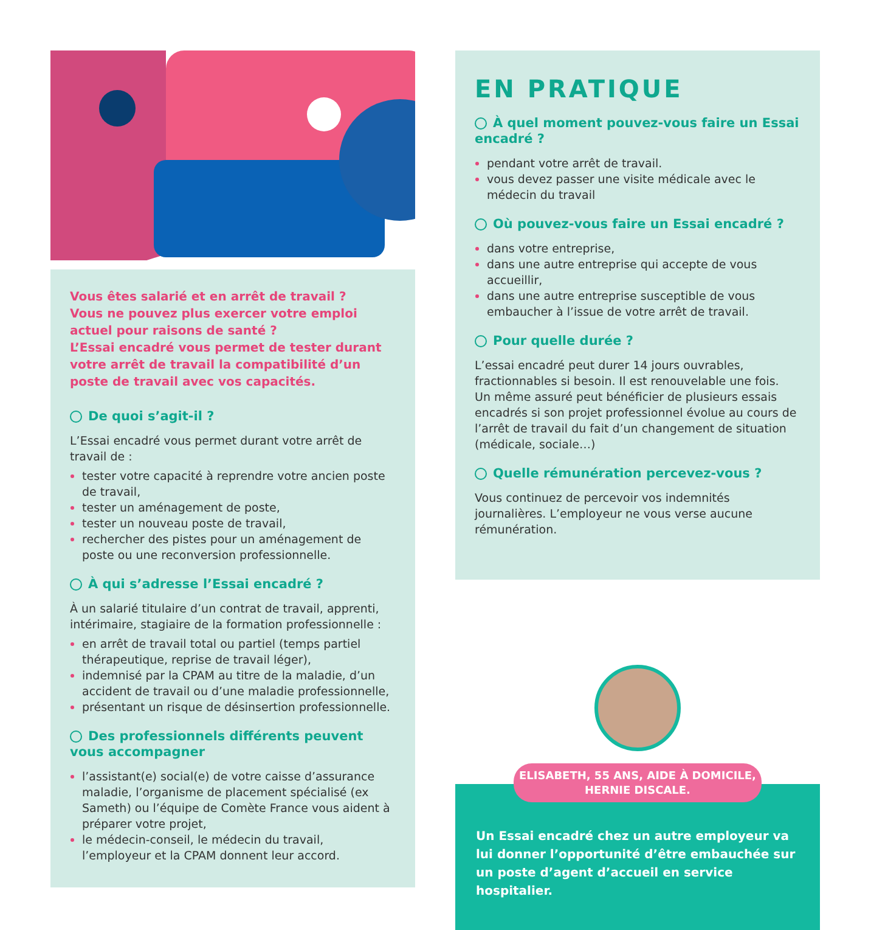Vous êtes salarié et en arrêt de travail ?
Vous ne pouvez plus exercer votre emploi actuel pour raisons de santé ?
L’Essai encadré vous permet de tester durant votre arrêt de travail la compatibilité d’un poste de travail avec vos capacités.
De quoi s’agit-il ?
L’Essai encadré vous permet durant votre arrêt de travail de :
tester votre capacité à reprendre votre ancien poste de travail,
tester un aménagement de poste,
tester un nouveau poste de travail,
rechercher des pistes pour un aménagement de poste ou une reconversion professionnelle.
À qui s’adresse l’Essai encadré ?
À un salarié titulaire d’un contrat de travail, apprenti, intérimaire, stagiaire de la formation professionnelle :
en arrêt de travail total ou partiel (temps partiel thérapeutique, reprise de travail léger),
indemnisé par la CPAM au titre de la maladie, d’un accident de travail ou d’une maladie professionnelle,
présentant un risque de désinsertion professionnelle.
Des professionnels différents peuvent vous accompagner
l’assistant(e) social(e) de votre caisse d’assurance maladie, l’organisme de placement spécialisé (ex Sameth) ou l’équipe de Comète France vous aident à préparer votre projet,
le médecin-conseil, le médecin du travail, l’employeur et la CPAM donnent leur accord.
EN PRATIQUE
À quel moment pouvez-vous faire un Essai encadré ?
pendant votre arrêt de travail.
vous devez passer une visite médicale avec le médecin du travail
Où pouvez-vous faire un Essai encadré ?
dans votre entreprise,
dans une autre entreprise qui accepte de vous accueillir,
dans une autre entreprise susceptible de vous embaucher à l’issue de votre arrêt de travail.
Pour quelle durée ?
L’essai encadré peut durer 14 jours ouvrables, fractionnables si besoin. Il est renouvelable une fois.
Un même assuré peut bénéficier de plusieurs essais encadrés si son projet professionnel évolue au cours de l’arrêt de travail du fait d’un changement de situation (médicale, sociale…)
Quelle rémunération percevez-vous ?
Vous continuez de percevoir vos indemnités journalières. L’employeur ne vous verse aucune rémunération.
ELISABETH, 55 ANS, AIDE À DOMICILE,
HERNIE DISCALE.
Un Essai encadré chez un autre employeur va lui donner l’opportunité d’être embauchée sur un poste d’agent d’accueil en service hospitalier.